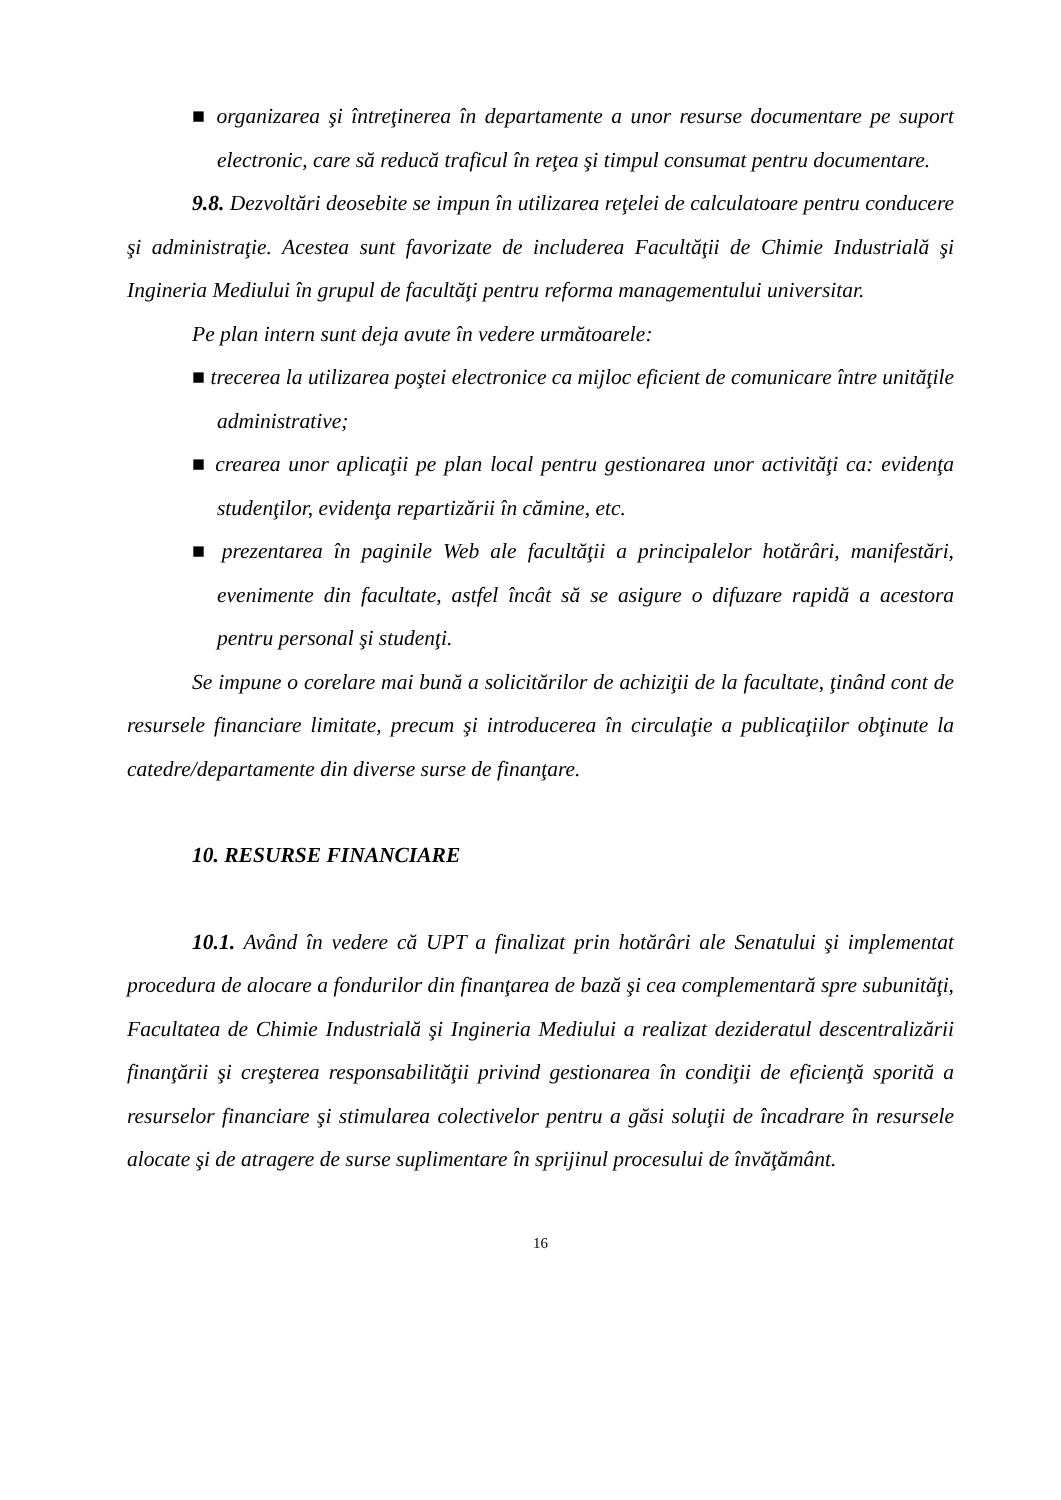■ organizarea şi întreţinerea în departamente a unor resurse documentare pe suport electronic, care să reducă traficul în reţea şi timpul consumat pentru documentare.
9.8. Dezvoltări deosebite se impun în utilizarea reţelei de calculatoare pentru conducere şi administraţie. Acestea sunt favorizate de includerea Facultăţii de Chimie Industrială şi Ingineria Mediului în grupul de facultăţi pentru reforma managementului universitar.
Pe plan intern sunt deja avute în vedere următoarele:
■ trecerea la utilizarea poştei electronice ca mijloc eficient de comunicare între unităţile administrative;
■ crearea unor aplicaţii pe plan local pentru gestionarea unor activităţi ca: evidenţa studenţilor, evidenţa repartizării în cămine, etc.
■ prezentarea în paginile Web ale facultăţii a principalelor hotărâri, manifestări, evenimente din facultate, astfel încât să se asigure o difuzare rapidă a acestora pentru personal şi studenţi.
Se impune o corelare mai bună a solicitărilor de achiziţii de la facultate, ţinând cont de resursele financiare limitate, precum şi introducerea în circulaţie a publicaţiilor obţinute la catedre/departamente din diverse surse de finanţare.
10. RESURSE FINANCIARE
10.1. Având în vedere că UPT a finalizat prin hotărâri ale Senatului şi implementat procedura de alocare a fondurilor din finanţarea de bază şi cea complementară spre subunităţi, Facultatea de Chimie Industrială şi Ingineria Mediului a realizat dezideratul descentralizării finanţării şi creşterea responsabilităţii privind gestionarea în condiţii de eficienţă sporită a resurselor financiare şi stimularea colectivelor pentru a găsi soluţii de încadrare în resursele alocate şi de atragere de surse suplimentare în sprijinul procesului de învăţământ.
16